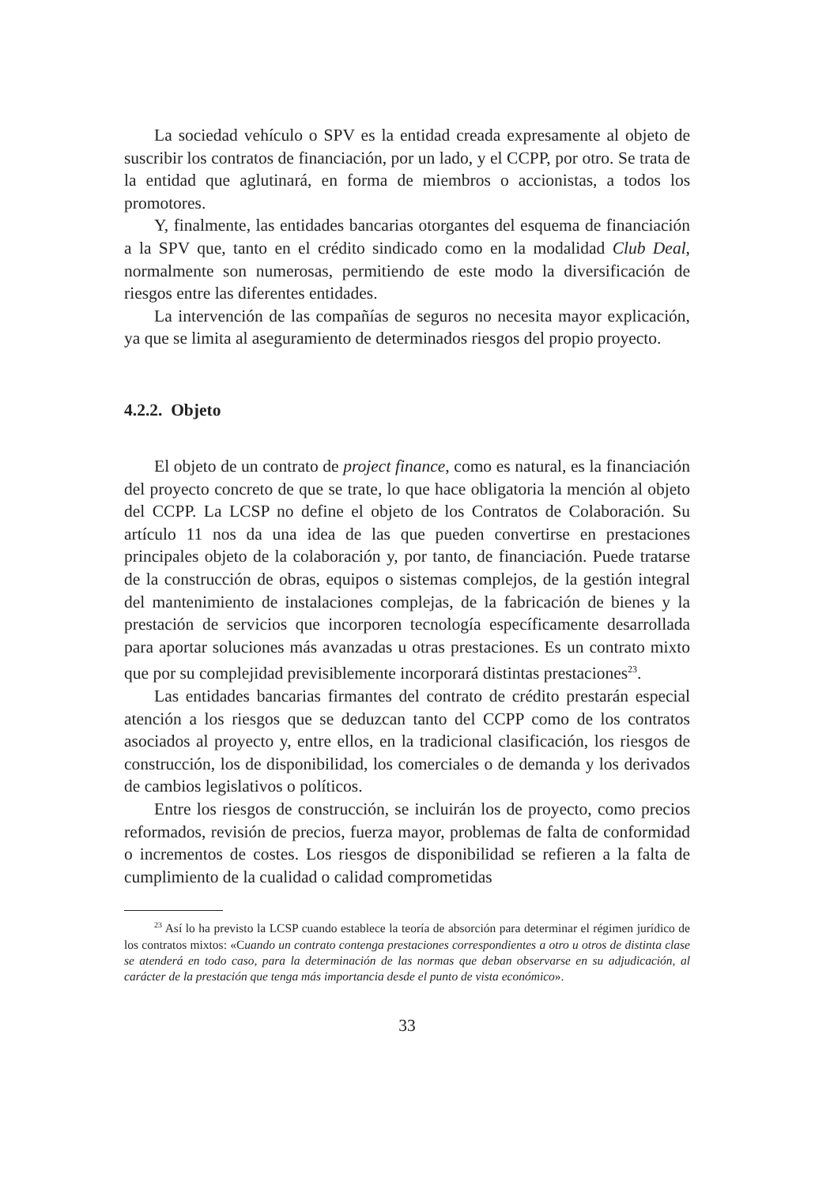La sociedad vehículo o SPV es la entidad creada expresamente al objeto de suscribir los contratos de financiación, por un lado, y el CCPP, por otro. Se trata de la entidad que aglutinará, en forma de miembros o accionistas, a todos los promotores.
Y, finalmente, las entidades bancarias otorgantes del esquema de financiación a la SPV que, tanto en el crédito sindicado como en la modalidad Club Deal, normalmente son numerosas, permitiendo de este modo la diversificación de riesgos entre las diferentes entidades.
La intervención de las compañías de seguros no necesita mayor explicación, ya que se limita al aseguramiento de determinados riesgos del propio proyecto.
4.2.2. Objeto
El objeto de un contrato de project finance, como es natural, es la financiación del proyecto concreto de que se trate, lo que hace obligatoria la mención al objeto del CCPP. La LCSP no define el objeto de los Contratos de Colaboración. Su artículo 11 nos da una idea de las que pueden convertirse en prestaciones principales objeto de la colaboración y, por tanto, de financiación. Puede tratarse de la construcción de obras, equipos o sistemas complejos, de la gestión integral del mantenimiento de instalaciones complejas, de la fabricación de bienes y la prestación de servicios que incorporen tecnología específicamente desarrollada para aportar soluciones más avanzadas u otras prestaciones. Es un contrato mixto que por su complejidad previsiblemente incorporará distintas prestaciones<sup>23</sup>.
Las entidades bancarias firmantes del contrato de crédito prestarán especial atención a los riesgos que se deduzcan tanto del CCPP como de los contratos asociados al proyecto y, entre ellos, en la tradicional clasificación, los riesgos de construcción, los de disponibilidad, los comerciales o de demanda y los derivados de cambios legislativos o políticos.
Entre los riesgos de construcción, se incluirán los de proyecto, como precios reformados, revisión de precios, fuerza mayor, problemas de falta de conformidad o incrementos de costes. Los riesgos de disponibilidad se refieren a la falta de cumplimiento de la cualidad o calidad comprometidas
<sup>23</sup> Así lo ha previsto la LCSP cuando establece la teoría de absorción para determinar el régimen jurídico de los contratos mixtos: «Cuando un contrato contenga prestaciones correspondientes a otro u otros de distinta clase se atenderá en todo caso, para la determinación de las normas que deban observarse en su adjudicación, al carácter de la prestación que tenga más importancia desde el punto de vista económico».
33